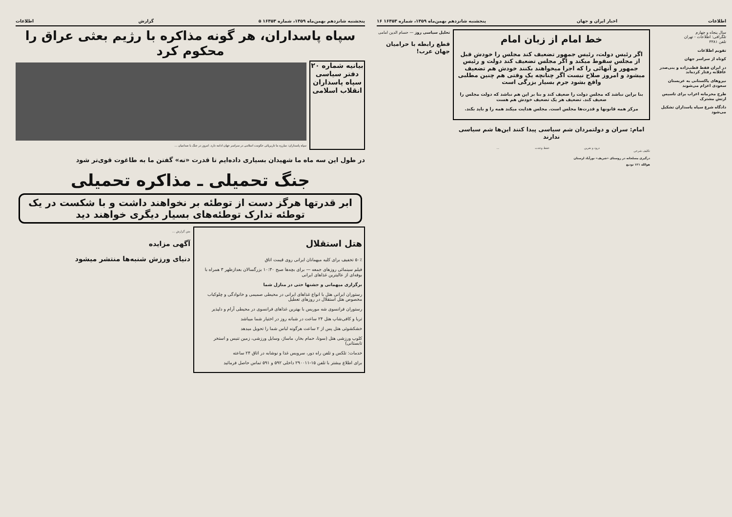اطلاعات اخبار ایران و جهان پنجشنبه شانزدهم بهمن‌ماه ۱۳۵۹، شماره ۱۶۳۵۳ ۱۶
سال پنجاه و چهارم
تلگرافی: اطلاعات - تهران
تلفن ۳۳۸۱
تقویم اطلاعات
کوتاه از سراسر جهان
در ایران فقط قطب‌زاده و بنی‌صدر عاقلانه رفتار کرده‌اند
نیروهای پاکستانی به عربستان سعودی اعزام می‌شوند
طرح محرمانه اعراب برای تاسیس ارتش مشترک
دادگاه شرع سپاه پاسداران تشکیل می‌شود
خط امام از زبان امام
اگر رئیس دولت، رئیس جمهور تضعیف کند مجلس را خودش قبل از مجلس سقوط میکند و اگر مجلس تضعیف کند دولت و رئیس جمهور و آنهائی را که اجرا میخواهند بکنند خودش هم تضعیف میشود و امروز صلاح نیست اگر چنانچه یک وقتی هم چنین مطلبی واقع بشود جرم بسیار بزرگی است
بنا براین نباشد که مجلس دولت را ضعیف کند و بنا بر این هم نباشد که دولت مجلس را ضعیف کند. تضعیف هر یک تضعیف خودش هم هست
مرکز همه قانونها و قدرت‌ها مجلس است. مجلس هدایت میکند همه را و باید بکند.
امام: سران و دولتمردان شم سیاسی پیدا کنند این‌ها شم سیاسی ندارند
تکلیف شرعی
درود و نفرین
حفظ وحدت
...
درگیری مسلحانه در روستای «شریف» نورآباد لرستان
هوالله ۱۲۱ تودیع
تحلیل سیاسی روز — حسام الدین امامی
قطع رابطه با حرامیان جهان عرب!
پنجشنبه شانزدهم بهمن‌ماه ۱۳۵۹، شماره ۱۶۳۵۳ ۵ گزارش اطلاعات
سپاه پاسداران، هر گونه مذاکره با رژیم بعثی عراق را محکوم کرد
بیانیه شماره ۲۰ دفتر سیاسی سپاه پاسداران انقلاب اسلامی
سپاه پاسداران: مبارزه ما تاربرپائی حکومت اسلامی در سراسر جهان ادامه دارد. امروز در جنگ با صدامیان ...
در طول این سه ماه ما شهیدان بسیاری داده‌ایم تا قدرت «نه» گفتن ما به طاغوت قوی‌تر شود
جنگ تحمیلی ـ مذاکره تحمیلی
ابر قدرتها هرگز دست از توطئه بر نخواهند داشت و با شکست در یک توطئه تدارک توطئه‌های بسیار دیگری خواهند دید
هتل استقلال
۵۰٪ تخفیف برای کلیه میهمانان ایرانی روی قیمت اتاق
فیلم سینمائی روزهای جمعه — برای بچه‌ها صبح ۱۰:۳۰ بزرگسالان بعدازظهر ۳ همراه با بوفه‌ای از عالیترین غذاهای ایرانی
برگزاری میهمانی و جشنها حتی در منازل شما
رستوران ایرانی هتل با انواع غذاهای ایرانی در محیطی صمیمی و خانوادگی و چلوکباب مخصوص هتل استقلال در روزهای تعطیل
رستوران فرانسوی شه موریس با بهترین غذاهای فرانسوی در محیطی آرام و دلپذیر
تریا و کافی‌شاپ هتل ۲۴ ساعت در شبانه روز در اختیار شما میباشد
خشکشوئی هتل پس از ۲ ساعت هرگونه لباس شما را تحویل میدهد
کلوپ ورزشی هتل (سونا، حمام بخار، ماساژ، وسایل ورزشی، زمین تنیس و استخر تابستانی)
خدمات: تلکس و تلفن راه دور، سرویس غذا و نوشابه در اتاق ۲۴ ساعته
برای اطلاع بیشتر با تلفن ۱۵-۲۹۰۰۱۱ داخلی ۵۹۲ و ۵۹۱ تماس حاصل فرمائید
متن گزارش ...
آگهی مزایده
دنیای ورزش شنبه‌ها منتشر میشود